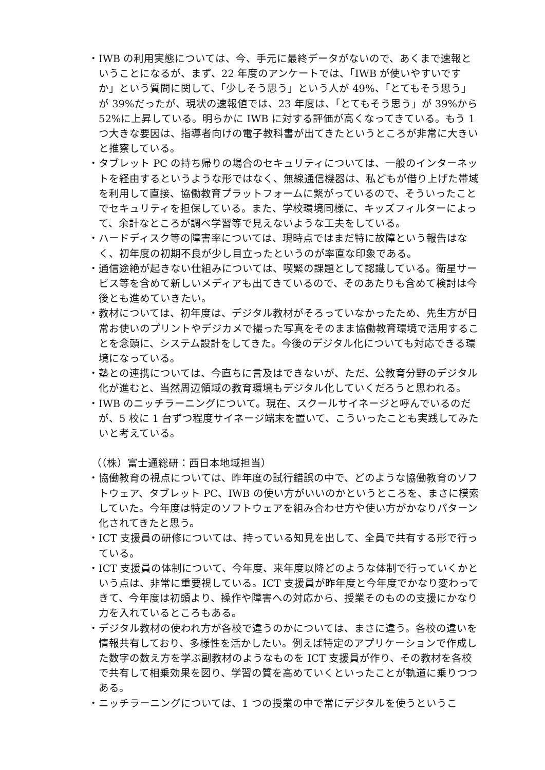・IWB の利用実態については、今、手元に最終データがないので、あくまで速報ということになるが、まず、22 年度のアンケートでは、「IWB が使いやすいですか」という質問に関して、「少しそう思う」という人が 49%、「とてもそう思う」が 39%だったが、現状の速報値では、23 年度は、「とてもそう思う」が 39%から 52%に上昇している。明らかに IWB に対する評価が高くなってきている。もう 1 つ大きな要因は、指導者向けの電子教科書が出てきたというところが非常に大きいと推察している。
・タブレット PC の持ち帰りの場合のセキュリティについては、一般のインターネットを経由するというような形ではなく、無線通信機器は、私どもが借り上げた帯域を利用して直接、協働教育プラットフォームに繋がっているので、そういったことでセキュリティを担保している。また、学校環境同様に、キッズフィルターによって、余計なところが調べ学習等で見えないような工夫をしている。
・ハードディスク等の障害率については、現時点ではまだ特に故障という報告はなく、初年度の初期不良が少し目立ったというのが率直な印象である。
・通信途絶が起きない仕組みについては、喫緊の課題として認識している。衛星サービス等を含めて新しいメディアも出てきているので、そのあたりも含めて検討は今後とも進めていきたい。
・教材については、初年度は、デジタル教材がそろっていなかったため、先生方が日常お使いのプリントやデジカメで撮った写真をそのまま協働教育環境で活用することを念頭に、システム設計をしてきた。今後のデジタル化についても対応できる環境になっている。
・塾との連携については、今直ちに言及はできないが、ただ、公教育分野のデジタル化が進むと、当然周辺領域の教育環境もデジタル化していくだろうと思われる。
・IWB のニッチラーニングについて。現在、スクールサイネージと呼んでいるのだが、5 校に 1 台ずつ程度サイネージ端末を置いて、こういったことも実践してみたいと考えている。
（（株）富士通総研：西日本地域担当）
・協働教育の視点については、昨年度の試行錯誤の中で、どのような協働教育のソフトウェア、タブレット PC、IWB の使い方がいいのかというところを、まさに模索していた。今年度は特定のソフトウェアを組み合わせ方や使い方がかなりパターン化されてきたと思う。
・ICT 支援員の研修については、持っている知見を出して、全員で共有する形で行っている。
・ICT 支援員の体制について、今年度、来年度以降どのような体制で行っていくかという点は、非常に重要視している。ICT 支援員が昨年度と今年度でかなり変わってきて、今年度は初頭より、操作や障害への対応から、授業そのものの支援にかなり力を入れているところもある。
・デジタル教材の使われ方が各校で違うのかについては、まさに違う。各校の違いを情報共有しており、多様性を活かしたい。例えば特定のアプリケーションで作成した数字の数え方を学ぶ副教材のようなものを ICT 支援員が作り、その教材を各校で共有して相乗効果を図り、学習の質を高めていくといったことが軌道に乗りつつある。
・ニッチラーニングについては、1 つの授業の中で常にデジタルを使うというこ